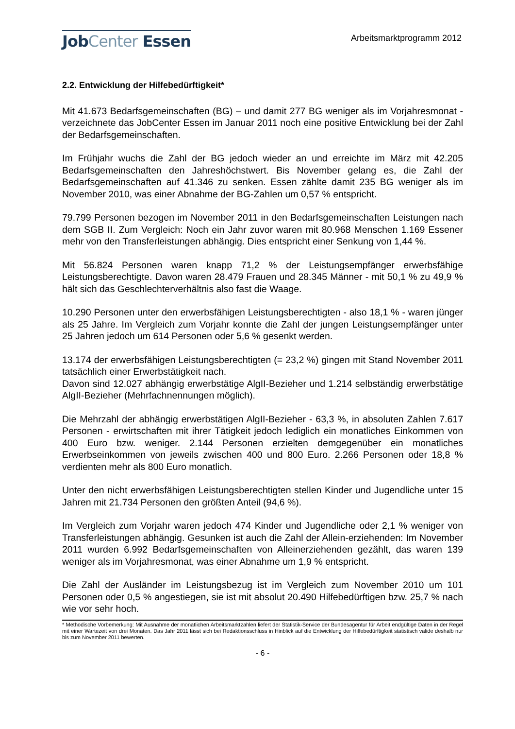JobCenter Essen
Arbeitsmarktprogramm 2012
2.2. Entwicklung der Hilfebedürftigkeit*
Mit 41.673 Bedarfsgemeinschaften (BG) – und damit 277 BG weniger als im Vorjahresmonat - verzeichnete das JobCenter Essen im Januar 2011 noch eine positive Entwicklung bei der Zahl der Bedarfsgemeinschaften.
Im Frühjahr wuchs die Zahl der BG jedoch wieder an und erreichte im März mit 42.205 Bedarfsgemeinschaften den Jahreshöchstwert. Bis November gelang es, die Zahl der Bedarfsgemeinschaften auf 41.346 zu senken. Essen zählte damit 235 BG weniger als im November 2010, was einer Abnahme der BG-Zahlen um 0,57 % entspricht.
79.799 Personen bezogen im November 2011 in den Bedarfsgemeinschaften Leistungen nach dem SGB II. Zum Vergleich: Noch ein Jahr zuvor waren mit 80.968 Menschen 1.169 Essener mehr von den Transferleistungen abhängig. Dies entspricht einer Senkung von 1,44 %.
Mit 56.824 Personen waren knapp 71,2 % der Leistungsempfänger erwerbsfähige Leistungsberechtigte. Davon waren 28.479 Frauen und 28.345 Männer - mit 50,1 % zu 49,9 % hält sich das Geschlechterverhältnis also fast die Waage.
10.290 Personen unter den erwerbsfähigen Leistungsberechtigten - also 18,1 % - waren jünger als 25 Jahre. Im Vergleich zum Vorjahr konnte die Zahl der jungen Leistungsempfänger unter 25 Jahren jedoch um 614 Personen oder 5,6 % gesenkt werden.
13.174 der erwerbsfähigen Leistungsberechtigten (= 23,2 %) gingen mit Stand November 2011 tatsächlich einer Erwerbstätigkeit nach.
Davon sind 12.027 abhängig erwerbstätige AlgII-Bezieher und 1.214 selbständig erwerbstätige AlgII-Bezieher (Mehrfachnennungen möglich).
Die Mehrzahl der abhängig erwerbstätigen AlgII-Bezieher - 63,3 %, in absoluten Zahlen 7.617 Personen - erwirtschaften mit ihrer Tätigkeit jedoch lediglich ein monatliches Einkommen von 400 Euro bzw. weniger. 2.144 Personen erzielten demgegenüber ein monatliches Erwerbseinkommen von jeweils zwischen 400 und 800 Euro. 2.266 Personen oder 18,8 % verdienten mehr als 800 Euro monatlich.
Unter den nicht erwerbsfähigen Leistungsberechtigten stellen Kinder und Jugendliche unter 15 Jahren mit 21.734 Personen den größten Anteil (94,6 %).
Im Vergleich zum Vorjahr waren jedoch 474 Kinder und Jugendliche oder 2,1 % weniger von Transferleistungen abhängig. Gesunken ist auch die Zahl der Allein-erziehenden: Im November 2011 wurden 6.992 Bedarfsgemeinschaften von Alleinerziehenden gezählt, das waren 139 weniger als im Vorjahresmonat, was einer Abnahme um 1,9 % entspricht.
Die Zahl der Ausländer im Leistungsbezug ist im Vergleich zum November 2010 um 101 Personen oder 0,5 % angestiegen, sie ist mit absolut 20.490 Hilfebedürftigen bzw. 25,7 % nach wie vor sehr hoch.
* Methodische Vorbemerkung: Mit Ausnahme der monatlichen Arbeitsmarktzahlen liefert der Statistik-Service der Bundesagentur für Arbeit endgültige Daten in der Regel mit einer Wartezeit von drei Monaten. Das Jahr 2011 lässt sich bei Redaktionsschluss in Hinblick auf die Entwicklung der Hilfebedürftigkeit statistisch valide deshalb nur bis zum November 2011 bewerten.
- 6 -